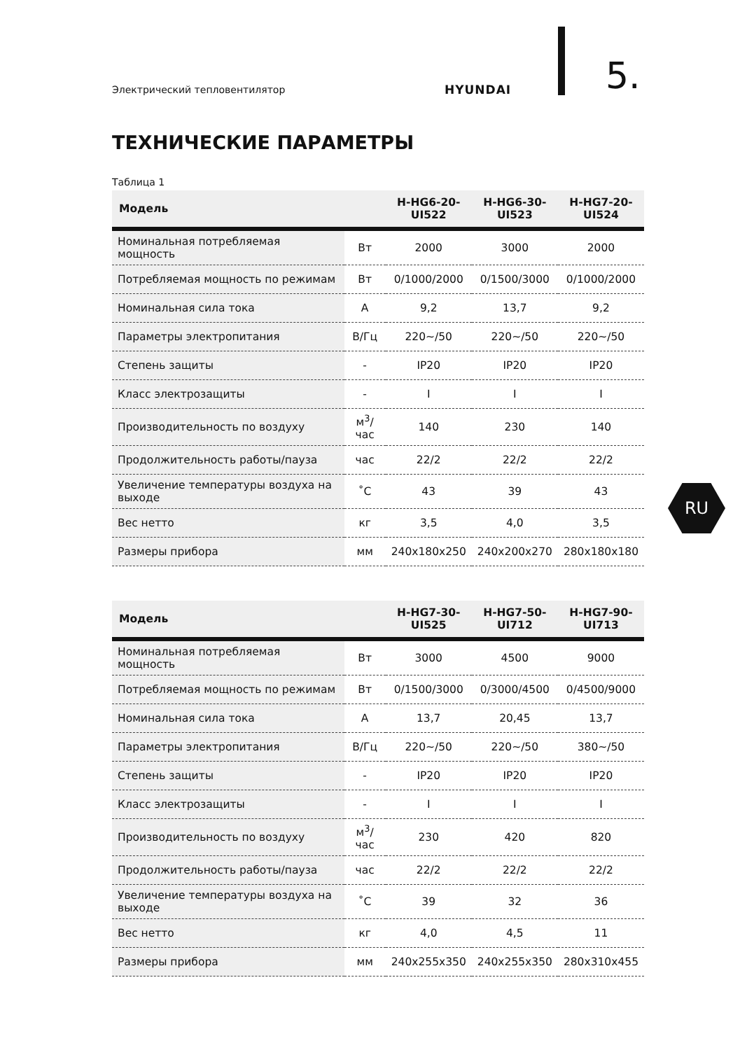Электрический тепловентилятор HYUNDAI 5.
ТЕХНИЧЕСКИЕ ПАРАМЕТРЫ
Таблица 1
| Модель | | H-HG6-20- UI522 | H-HG6-30- UI523 | H-HG7-20- UI524 |
| --- | --- | --- | --- | --- |
| Номинальная потребляемая мощность | Вт | 2000 | 3000 | 2000 |
| Потребляемая мощность по режимам | Вт | 0/1000/2000 | 0/1500/3000 | 0/1000/2000 |
| Номинальная сила тока | А | 9,2 | 13,7 | 9,2 |
| Параметры электропитания | В/Гц | 220~/50 | 220~/50 | 220~/50 |
| Степень защиты | - | IP20 | IP20 | IP20 |
| Класс электрозащиты | - | I | I | I |
| Производительность по воздуху | м<sup>3</sup>/ час | 140 | 230 | 140 |
| Продолжительность работы/пауза | час | 22/2 | 22/2 | 22/2 |
| Увеличение температуры воздуха на выходе | ˚С | 43 | 39 | 43 |
| Вес нетто | кг | 3,5 | 4,0 | 3,5 |
| Размеры прибора | мм | 240x180x250 | 240x200x270 | 280x180x180 |
| Модель | | H-HG7-30- UI525 | H-HG7-50- UI712 | H-HG7-90- UI713 |
| --- | --- | --- | --- | --- |
| Номинальная потребляемая мощность | Вт | 3000 | 4500 | 9000 |
| Потребляемая мощность по режимам | Вт | 0/1500/3000 | 0/3000/4500 | 0/4500/9000 |
| Номинальная сила тока | А | 13,7 | 20,45 | 13,7 |
| Параметры электропитания | В/Гц | 220~/50 | 220~/50 | 380~/50 |
| Степень защиты | - | IP20 | IP20 | IP20 |
| Класс электрозащиты | - | I | I | I |
| Производительность по воздуху | м<sup>3</sup>/ час | 230 | 420 | 820 |
| Продолжительность работы/пауза | час | 22/2 | 22/2 | 22/2 |
| Увеличение температуры воздуха на выходе | ˚С | 39 | 32 | 36 |
| Вес нетто | кг | 4,0 | 4,5 | 11 |
| Размеры прибора | мм | 240x255x350 | 240x255x350 | 280x310x455 |
RU